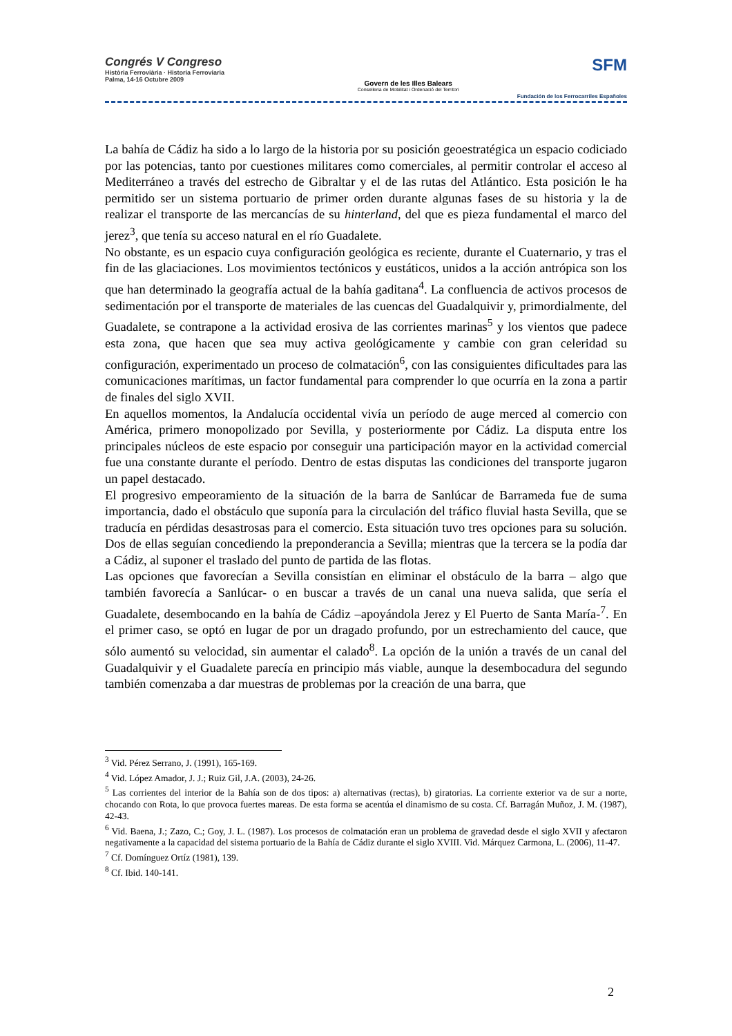Congrés V Congreso
Història Ferroviària · Historia Ferroviaria
Palma, 14-16 Octubre 2009
Govern de les Illes Balears
Conselleria de Mobilitat i Ordenació del Territori
SFM
Fundación de los Ferrocarriles Españoles
La bahía de Cádiz ha sido a lo largo de la historia por su posición geoestratégica un espacio codiciado por las potencias, tanto por cuestiones militares como comerciales, al permitir controlar el acceso al Mediterráneo a través del estrecho de Gibraltar y el de las rutas del Atlántico. Esta posición le ha permitido ser un sistema portuario de primer orden durante algunas fases de su historia y la de realizar el transporte de las mercancías de su hinterland, del que es pieza fundamental el marco del jerez<sup>3</sup>, que tenía su acceso natural en el río Guadalete.
No obstante, es un espacio cuya configuración geológica es reciente, durante el Cuaternario, y tras el fin de las glaciaciones. Los movimientos tectónicos y eustáticos, unidos a la acción antrópica son los que han determinado la geografía actual de la bahía gaditana<sup>4</sup>. La confluencia de activos procesos de sedimentación por el transporte de materiales de las cuencas del Guadalquivir y, primordialmente, del Guadalete, se contrapone a la actividad erosiva de las corrientes marinas<sup>5</sup> y los vientos que padece esta zona, que hacen que sea muy activa geológicamente y cambie con gran celeridad su configuración, experimentado un proceso de colmatación<sup>6</sup>, con las consiguientes dificultades para las comunicaciones marítimas, un factor fundamental para comprender lo que ocurría en la zona a partir de finales del siglo XVII.
En aquellos momentos, la Andalucía occidental vivía un período de auge merced al comercio con América, primero monopolizado por Sevilla, y posteriormente por Cádiz. La disputa entre los principales núcleos de este espacio por conseguir una participación mayor en la actividad comercial fue una constante durante el período. Dentro de estas disputas las condiciones del transporte jugaron un papel destacado.
El progresivo empeoramiento de la situación de la barra de Sanlúcar de Barrameda fue de suma importancia, dado el obstáculo que suponía para la circulación del tráfico fluvial hasta Sevilla, que se traducía en pérdidas desastrosas para el comercio. Esta situación tuvo tres opciones para su solución. Dos de ellas seguían concediendo la preponderancia a Sevilla; mientras que la tercera se la podía dar a Cádiz, al suponer el traslado del punto de partida de las flotas.
Las opciones que favorecían a Sevilla consistían en eliminar el obstáculo de la barra – algo que también favorecía a Sanlúcar- o en buscar a través de un canal una nueva salida, que sería el Guadalete, desembocando en la bahía de Cádiz –apoyándola Jerez y El Puerto de Santa María-<sup>7</sup>. En el primer caso, se optó en lugar de por un dragado profundo, por un estrechamiento del cauce, que sólo aumentó su velocidad, sin aumentar el calado<sup>8</sup>. La opción de la unión a través de un canal del Guadalquivir y el Guadalete parecía en principio más viable, aunque la desembocadura del segundo también comenzaba a dar muestras de problemas por la creación de una barra, que
<sup>3</sup> Vid. Pérez Serrano, J. (1991), 165-169.
<sup>4</sup> Vid. López Amador, J. J.; Ruiz Gil, J.A. (2003), 24-26.
<sup>5</sup> Las corrientes del interior de la Bahía son de dos tipos: a) alternativas (rectas), b) giratorias. La corriente exterior va de sur a norte, chocando con Rota, lo que provoca fuertes mareas. De esta forma se acentúa el dinamismo de su costa. Cf. Barragán Muñoz, J. M. (1987), 42-43.
<sup>6</sup> Vid. Baena, J.; Zazo, C.; Goy, J. L. (1987). Los procesos de colmatación eran un problema de gravedad desde el siglo XVII y afectaron negativamente a la capacidad del sistema portuario de la Bahía de Cádiz durante el siglo XVIII. Vid. Márquez Carmona, L. (2006), 11-47.
<sup>7</sup> Cf. Domínguez Ortíz (1981), 139.
<sup>8</sup> Cf. Ibid. 140-141.
2